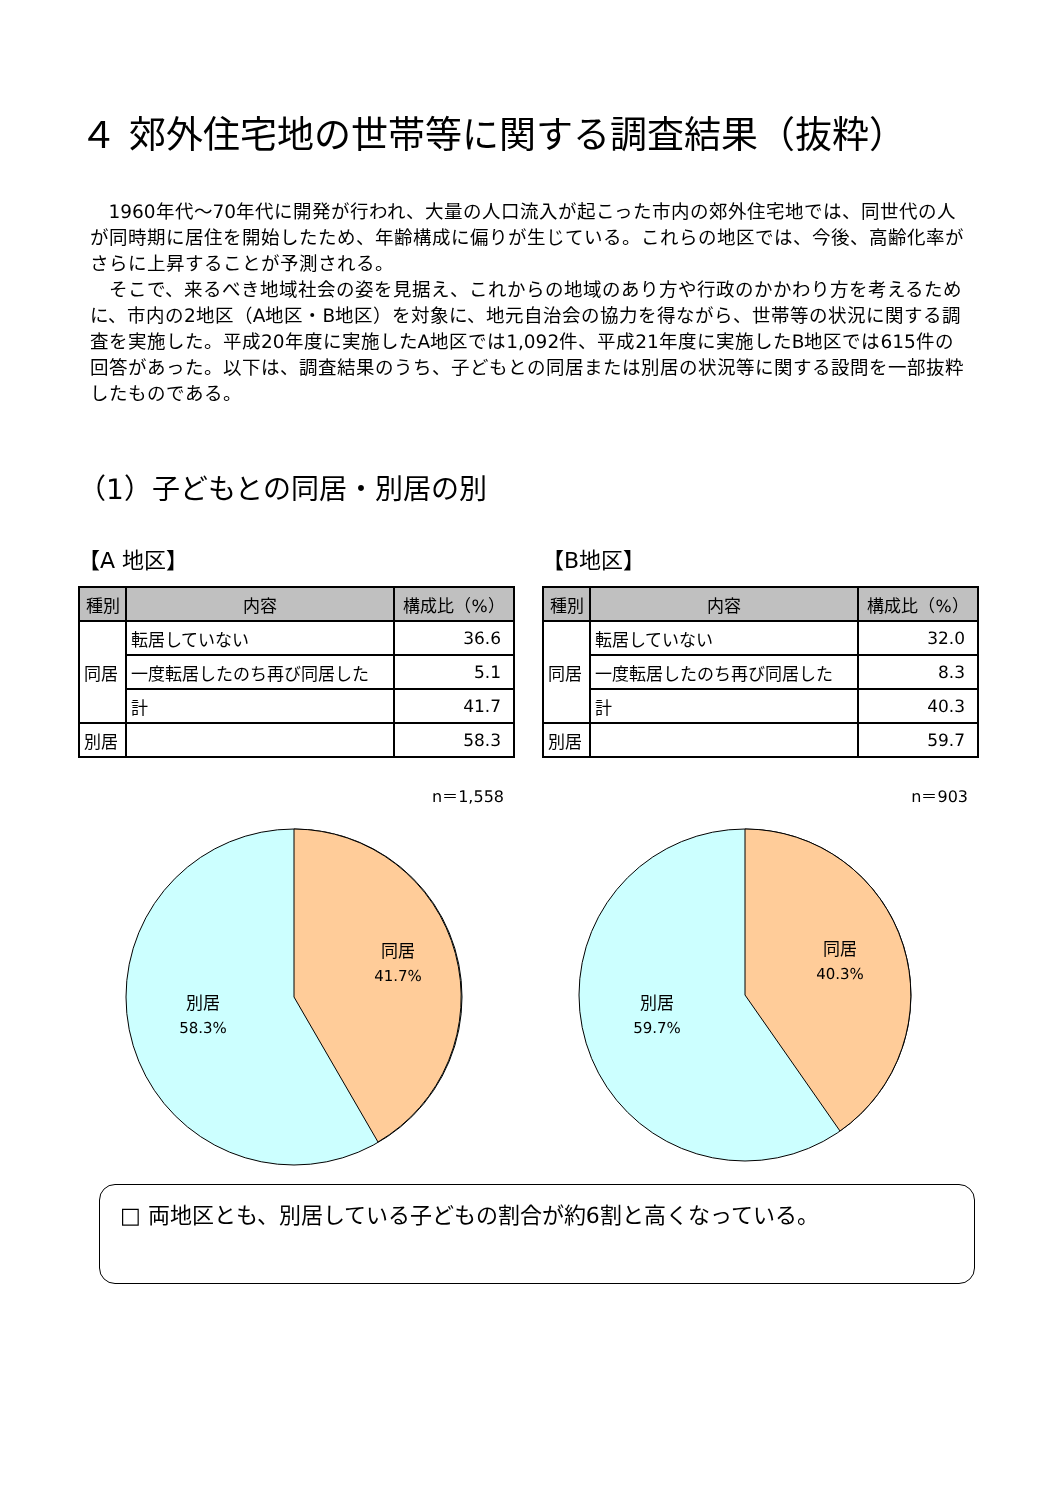４ 郊外住宅地の世帯等に関する調査結果（抜粋）
1960年代～70年代に開発が行われ、大量の人口流入が起こった市内の郊外住宅地では、同世代の人が同時期に居住を開始したため、年齢構成に偏りが生じている。これらの地区では、今後、高齢化率がさらに上昇することが予測される。
そこで、来るべき地域社会の姿を見据え、これからの地域のあり方や行政のかかわり方を考えるために、市内の2地区（A地区・B地区）を対象に、地元自治会の協力を得ながら、世帯等の状況に関する調査を実施した。平成20年度に実施したA地区では1,092件、平成21年度に実施したB地区では615件の回答があった。以下は、調査結果のうち、子どもとの同居または別居の状況等に関する設問を一部抜粋したものである。
（1）子どもとの同居・別居の別
【A 地区】
| 種別 | 内容 | 構成比（%） |
| --- | --- | --- |
| 同居 | 転居していない | 36.6 |
| | 一度転居したのち再び同居した | 5.1 |
| | 計 | 41.7 |
| 別居 | | 58.3 |
n＝1,558
同居
41.7%
別居
58.3%
【B地区】
| 種別 | 内容 | 構成比（%） |
| --- | --- | --- |
| 同居 | 転居していない | 32.0 |
| | 一度転居したのち再び同居した | 8.3 |
| | 計 | 40.3 |
| 別居 | | 59.7 |
n＝903
同居
40.3%
別居
59.7%
□ 両地区とも、別居している子どもの割合が約6割と高くなっている。